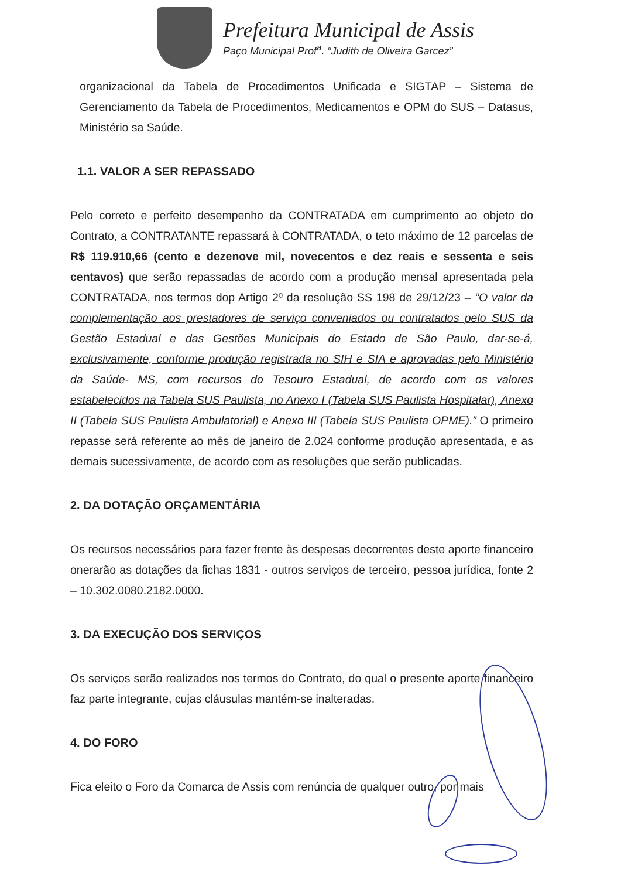Prefeitura Municipal de Assis
Paço Municipal Prof<sup>a</sup>. “Judith de Oliveira Garcez”
organizacional da Tabela de Procedimentos Unificada e SIGTAP – Sistema de Gerenciamento da Tabela de Procedimentos, Medicamentos e OPM do SUS – Datasus, Ministério sa Saúde.
1.1. VALOR A SER REPASSADO
Pelo correto e perfeito desempenho da CONTRATADA em cumprimento ao objeto do Contrato, a CONTRATANTE repassará à CONTRATADA, o teto máximo de 12 parcelas de R$ 119.910,66 (cento e dezenove mil, novecentos e dez reais e sessenta e seis centavos) que serão repassadas de acordo com a produção mensal apresentada pela CONTRATADA, nos termos dop Artigo 2º da resolução SS 198 de 29/12/23 – “O valor da complementação aos prestadores de serviço conveniados ou contratados pelo SUS da Gestão Estadual e das Gestões Municipais do Estado de São Paulo, dar-se-á, exclusivamente, conforme produção registrada no SIH e SIA e aprovadas pelo Ministério da Saúde- MS, com recursos do Tesouro Estadual, de acordo com os valores estabelecidos na Tabela SUS Paulista, no Anexo I (Tabela SUS Paulista Hospitalar), Anexo II (Tabela SUS Paulista Ambulatorial) e Anexo III (Tabela SUS Paulista OPME).” O primeiro repasse será referente ao mês de janeiro de 2.024 conforme produção apresentada, e as demais sucessivamente, de acordo com as resoluções que serão publicadas.
2. DA DOTAÇÃO ORÇAMENTÁRIA
Os recursos necessários para fazer frente às despesas decorrentes deste aporte financeiro onerarão as dotações da fichas 1831 - outros serviços de terceiro, pessoa jurídica, fonte 2 – 10.302.0080.2182.0000.
3. DA EXECUÇÃO DOS SERVIÇOS
Os serviços serão realizados nos termos do Contrato, do qual o presente aporte financeiro faz parte integrante, cujas cláusulas mantém-se inalteradas.
4. DO FORO
Fica eleito o Foro da Comarca de Assis com renúncia de qualquer outro, por mais